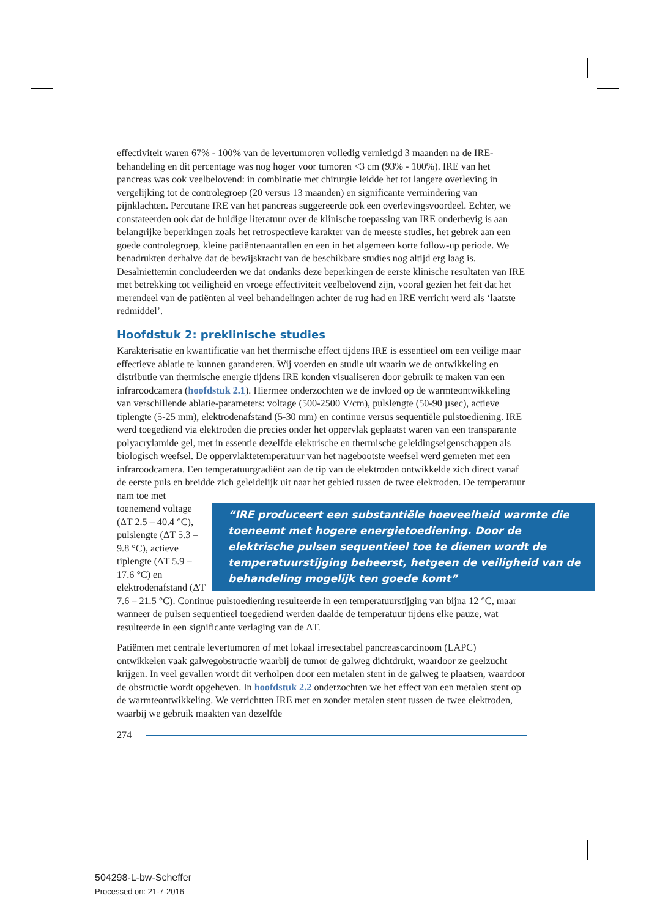effectiviteit waren 67% - 100% van de levertumoren volledig vernietigd 3 maanden na de IRE-behandeling en dit percentage was nog hoger voor tumoren <3 cm (93% - 100%). IRE van het pancreas was ook veelbelovend: in combinatie met chirurgie leidde het tot langere overleving in vergelijking tot de controlegroep (20 versus 13 maanden) en significante vermindering van pijnklachten. Percutane IRE van het pancreas suggereerde ook een overlevingsvoordeel. Echter, we constateerden ook dat de huidige literatuur over de klinische toepassing van IRE onderhevig is aan belangrijke beperkingen zoals het retrospectieve karakter van de meeste studies, het gebrek aan een goede controlegroep, kleine patiëntenaantallen en een in het algemeen korte follow-up periode. We benadrukten derhalve dat de bewijskracht van de beschikbare studies nog altijd erg laag is. Desalniettemin concludeerden we dat ondanks deze beperkingen de eerste klinische resultaten van IRE met betrekking tot veiligheid en vroege effectiviteit veelbelovend zijn, vooral gezien het feit dat het merendeel van de patiënten al veel behandelingen achter de rug had en IRE verricht werd als ‘laatste redmiddel’.
Hoofdstuk 2: preklinische studies
Karakterisatie en kwantificatie van het thermische effect tijdens IRE is essentieel om een veilige maar effectieve ablatie te kunnen garanderen. Wij voerden en studie uit waarin we de ontwikkeling en distributie van thermische energie tijdens IRE konden visualiseren door gebruik te maken van een infraroodcamera (hoofdstuk 2.1). Hiermee onderzochten we de invloed op de warmteontwikkeling van verschillende ablatie-parameters: voltage (500-2500 V/cm), pulslengte (50-90 µsec), actieve tiplengte (5-25 mm), elektrodenafstand (5-30 mm) en continue versus sequentiële pulstoediening. IRE werd toegediend via elektroden die precies onder het oppervlak geplaatst waren van een transparante polyacrylamide gel, met in essentie dezelfde elektrische en thermische geleidingseigenschappen als biologisch weefsel. De oppervlaktetemperatuur van het nagebootste weefsel werd gemeten met een infraroodcamera. Een temperatuurgradiënt aan de tip van de elektroden ontwikkelde zich direct vanaf de eerste puls en breidde zich geleidelijk uit naar het gebied tussen de twee elektroden. De “IRE produceert een substantiële hoeveelheid warmte die toeneemt met hogere energietoediening. Door de elektrische pulsen sequentieel toe te dienen wordt de temperatuurstijging beheerst, hetgeen de veiligheid van de behandeling mogelijk ten goede komt” temperatuur nam toe met toenemend voltage (ΔT 2.5 – 40.4 °C), pulslengte (ΔT 5.3 –9.8 °C), actieve tiplengte (ΔT 5.9 – 17.6 °C) en elektrodenafstand (ΔT 7.6 – 21.5 °C). Continue pulstoediening resulteerde in een temperatuurstijging van bijna 12 °C, maar wanneer de pulsen sequentieel toegediend werden daalde de temperatuur tijdens elke pauze, wat resulteerde in een significante verlaging van de ΔT.
Patiënten met centrale levertumoren of met lokaal irresectabel pancreascarcinoom (LAPC) ontwikkelen vaak galwegobstructie waarbij de tumor de galweg dichtdrukt, waardoor ze geelzucht krijgen. In veel gevallen wordt dit verholpen door een metalen stent in de galweg te plaatsen, waardoor de obstructie wordt opgeheven. In hoofdstuk 2.2 onderzochten we het effect van een metalen stent op de warmteontwikkeling. We verrichtten IRE met en zonder metalen stent tussen de twee elektroden, waarbij we gebruik maakten van dezelfde
274
504298-L-bw-Scheffer
Processed on: 21-7-2016